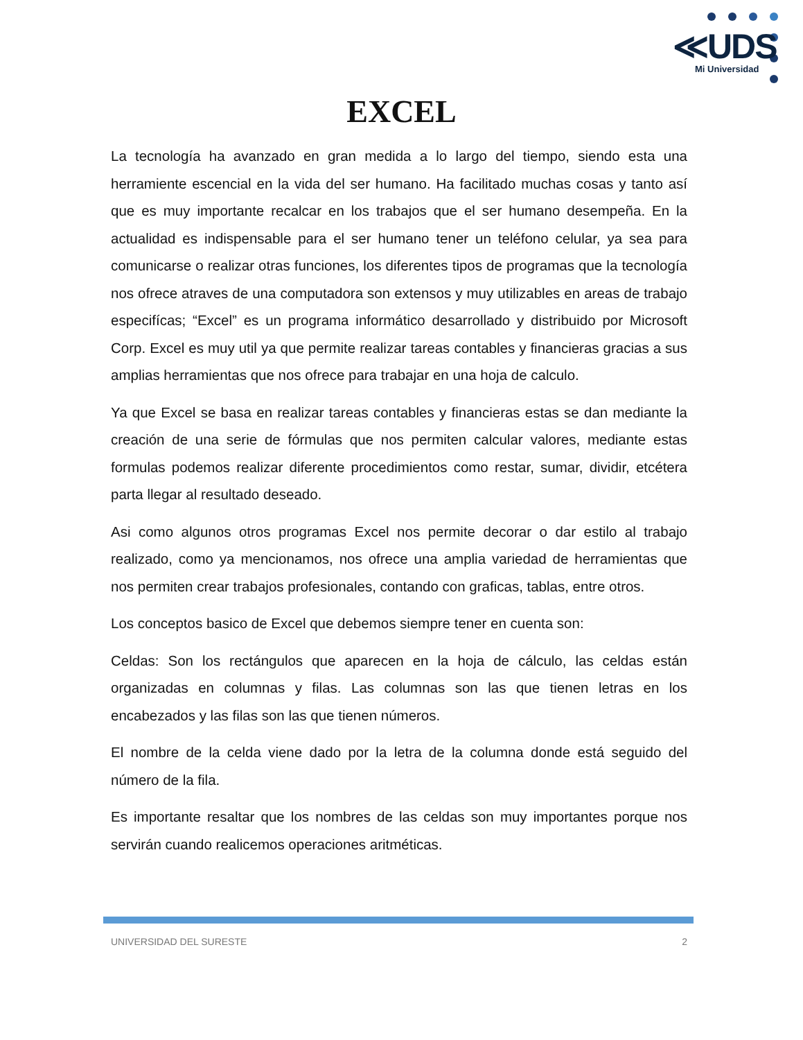≪UDS
Mi Universidad
EXCEL
La tecnología ha avanzado en gran medida a lo largo del tiempo, siendo esta una herramiente escencial en la vida del ser humano. Ha facilitado muchas cosas y tanto así que es muy importante recalcar en los trabajos que el ser humano desempeña. En la actualidad es indispensable para el ser humano tener un teléfono celular, ya sea para comunicarse o realizar otras funciones, los diferentes tipos de programas que la tecnología nos ofrece atraves de una computadora son extensos y muy utilizables en areas de trabajo especifícas; “Excel” es un programa informático desarrollado y distribuido por Microsoft Corp. Excel es muy util ya que permite realizar tareas contables y financieras gracias a sus amplias herramientas que nos ofrece para trabajar en una hoja de calculo.
Ya que Excel se basa en realizar tareas contables y financieras estas se dan mediante la creación de una serie de fórmulas que nos permiten calcular valores, mediante estas formulas podemos realizar diferente procedimientos como restar, sumar, dividir, etcétera parta llegar al resultado deseado.
Asi como algunos otros programas Excel nos permite decorar o dar estilo al trabajo realizado, como ya mencionamos, nos ofrece una amplia variedad de herramientas que nos permiten crear trabajos profesionales, contando con graficas, tablas, entre otros.
Los conceptos basico de Excel que debemos siempre tener en cuenta son:
Celdas: Son los rectángulos que aparecen en la hoja de cálculo, las celdas están organizadas en columnas y filas. Las columnas son las que tienen letras en los encabezados y las filas son las que tienen números.
El nombre de la celda viene dado por la letra de la columna donde está seguido del número de la fila.
Es importante resaltar que los nombres de las celdas son muy importantes porque nos servirán cuando realicemos operaciones aritméticas.
UNIVERSIDAD DEL SURESTE 2